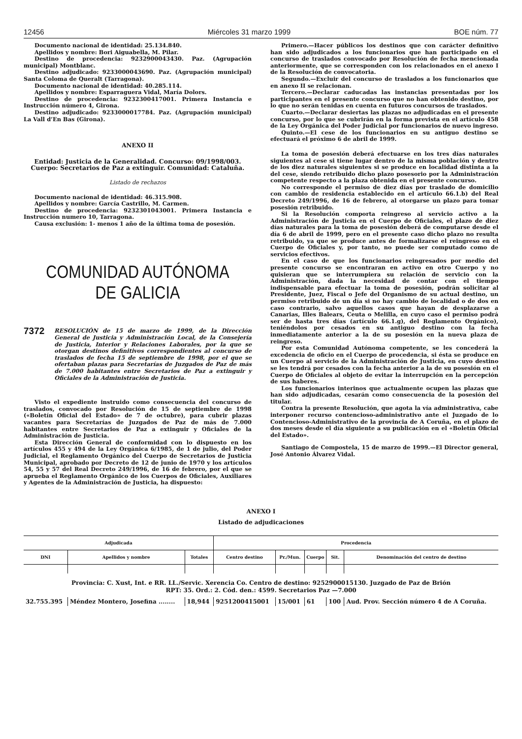12456 Miércoles 31 marzo 1999 BOE núm. 77
Documento nacional de identidad: 25.134.840.
Apellidos y nombre: Bori Aiguabella, M. Pilar.
Destino de procedencia: 9232900043430. Paz. (Agrupación municipal) Montblanc.
Destino adjudicado: 9233000043690. Paz. (Agrupación municipal) Santa Coloma de Queralt (Tarragona).
Documento nacional de identidad: 40.285.114.
Apellidos y nombre: Esparraguera Vidal, María Dolors.
Destino de procedencia: 9232300417001. Primera Instancia e Instrucción número 4, Girona.
Destino adjudicado: 9233000017784. Paz. (Agrupación municipal) La Vall d’En Bas (Girona).
ANEXO II
Entidad: Justicia de la Generalidad. Concurso: 09/1998/003. Cuerpo: Secretarios de Paz a extinguir. Comunidad: Cataluña.
Listado de rechazos
Documento nacional de identidad: 46.315.908.
Apellidos y nombre: García Castrillo, M. Carmen.
Destino de procedencia: 9232301043001. Primera Instancia e Instrucción numero 10, Tarragona.
Causa exclusión: 1- menos 1 año de la última toma de posesión.
COMUNIDAD AUTÓNOMA
DE GALICIA
7372 RESOLUCIÓN de 15 de marzo de 1999, de la Dirección General de Justicia y Administración Local, de la Consejería de Justicia, Interior y Relaciones Laborales, por la que se otorgan destinos definitivos correspondientes al concurso de traslados de fecha 15 de septiembre de 1998, por el que se ofertaban plazas para Secretarías de Juzgados de Paz de más de 7.000 habitantes entre Secretarios de Paz a extinguir y Oficiales de la Administración de Justicia.
Visto el expediente instruido como consecuencia del concurso de traslados, convocado por Resolución de 15 de septiembre de 1998 («Boletín Oficial del Estado» de 7 de octubre), para cubrir plazas vacantes para Secretarías de Juzgados de Paz de más de 7.000 habitantes entre Secretarios de Paz a extinguir y Oficiales de la Administración de Justicia.
Esta Dirección General de conformidad con lo dispuesto en los artículos 455 y 494 de la Ley Orgánica 6/1985, de 1 de julio, del Poder Judicial, el Reglamento Orgánico del Cuerpo de Secretarios de Justicia Municipal, aprobado por Decreto de 12 de junio de 1970 y los artículos 54, 55 y 57 del Real Decreto 249/1996, de 16 de febrero, por el que se aprueba el Reglamento Orgánico de los Cuerpos de Oficiales, Auxiliares y Agentes de la Administración de Justicia, ha dispuesto:
Primero.—Hacer públicos los destinos que con carácter definitivo han sido adjudicados a los funcionarios que han participado en el concurso de traslados convocado por Resolución de fecha mencionada anteriormente, que se corresponden con los relacionados en el anexo I de la Resolución de convocatoria.
Segundo.—Excluir del concurso de traslados a los funcionarios que en anexo II se relacionan.
Tercero.—Declarar caducadas las instancias presentadas por los participantes en el presente concurso que no han obtenido destino, por lo que no serán tenidas en cuenta en futuros concursos de traslados.
Cuarto.—Declarar desiertas las plazas no adjudicadas en el presente concurso, por lo que se cubrirán en la forma prevista en el artículo 458 de la Ley Orgánica del Poder Judicial por funcionarios de nuevo ingreso.
Quinto.—El cese de los funcionarios en su antiguo destino se efectuará el próximo 6 de abril de 1999.
La toma de posesión deberá efectuarse en los tres días naturales siguientes al cese si tiene lugar dentro de la misma población y dentro de los diez naturales siguientes si se produce en localidad distinta a la del cese, siendo retribuido dicho plazo posesorio por la Administración competente respecto a la plaza obtenida en el presente concurso.
No corresponde el permiso de diez días por traslado de domicilio con cambio de residencia establecido en el artículo 66.1.b) del Real Decreto 249/1996, de 16 de febrero, al otorgarse un plazo para tomar posesión retribuido.
Si la Resolución comporta reingreso al servicio activo a la Administración de Justicia en el Cuerpo de Oficiales, el plazo de diez días naturales para la toma de posesión deberá de computarse desde el día 6 de abril de 1999, pero en el presente caso dicho plazo no resulta retribuido, ya que se produce antes de formalizarse el reingreso en el Cuerpo de Oficiales y, por tanto, no puede ser computado como de servicios efectivos.
En el caso de que los funcionarios reingresados por medio del presente concurso se encontraran en activo en otro Cuerpo y no quisieran que se interrumpiera su relación de servicio con la Administración, dada la necesidad de contar con el tiempo indispensable para efectuar la toma de posesión, podrán solicitar al Presidente, Juez, Fiscal o Jefe del Organismo de su actual destino, un permiso retribuido de un día si no hay cambio de localidad o de dos en caso contrario, salvo aquellos casos que hayan de desplazarse a Canarias, Illes Balears, Ceuta o Melilla, en cuyo caso el permiso podrá ser de hasta tres días (artículo 66.1.g), del Reglamento Orgánico), teniéndolos por cesados en su antiguo destino con la fecha inmediatamente anterior a la de su posesión en la nueva plaza de reingreso.
Por esta Comunidad Autónoma competente, se les concederá la excedencia de oficio en el Cuerpo de procedencia, si ésta se produce en un Cuerpo al servicio de la Administración de Justicia, en cuyo destino se les tendrá por cesados con la fecha anterior a la de su posesión en el Cuerpo de Oficiales al objeto de evitar la interrupción en la percepción de sus haberes.
Los funcionarios interinos que actualmente ocupen las plazas que han sido adjudicadas, cesarán como consecuencia de la posesión del titular.
Contra la presente Resolución, que agota la vía administrativa, cabe interponer recurso contencioso-administrativo ante el Juzgado de lo Contencioso-Administrativo de la provincia de A Coruña, en el plazo de dos meses desde el día siguiente a su publicación en el «Boletín Oficial del Estado».
Santiago de Compostela, 15 de marzo de 1999.—El Director general, José Antonio Álvarez Vidal.
ANEXO I
Listado de adjudicaciones
| Adjudicada | | | Procedencia | | | | |
| --- | --- | --- | --- | --- | --- | --- | --- |
| DNI | Apellidos y nombre | Totales | Centro destino | Pr./Mun. | Cuerpo | Sit. | Denominación del centro de destino |
| Provincia: C. Xust, Int. e RR. LL./Servic. Xerencia Co. Centro de destino: 9252900015130. Juzgado de Paz de Brión RPT: 35. Ord.: 2. Cód. den.: 4599. Secretarios Paz —7.000 | | | | | | | |
| 32.755.395 | Méndez Montero, Josefina ........ | 18,944 | 9251200415001 | 15/001 | 61 | 100 | Aud. Prov. Sección número 4 de A Coruña. |